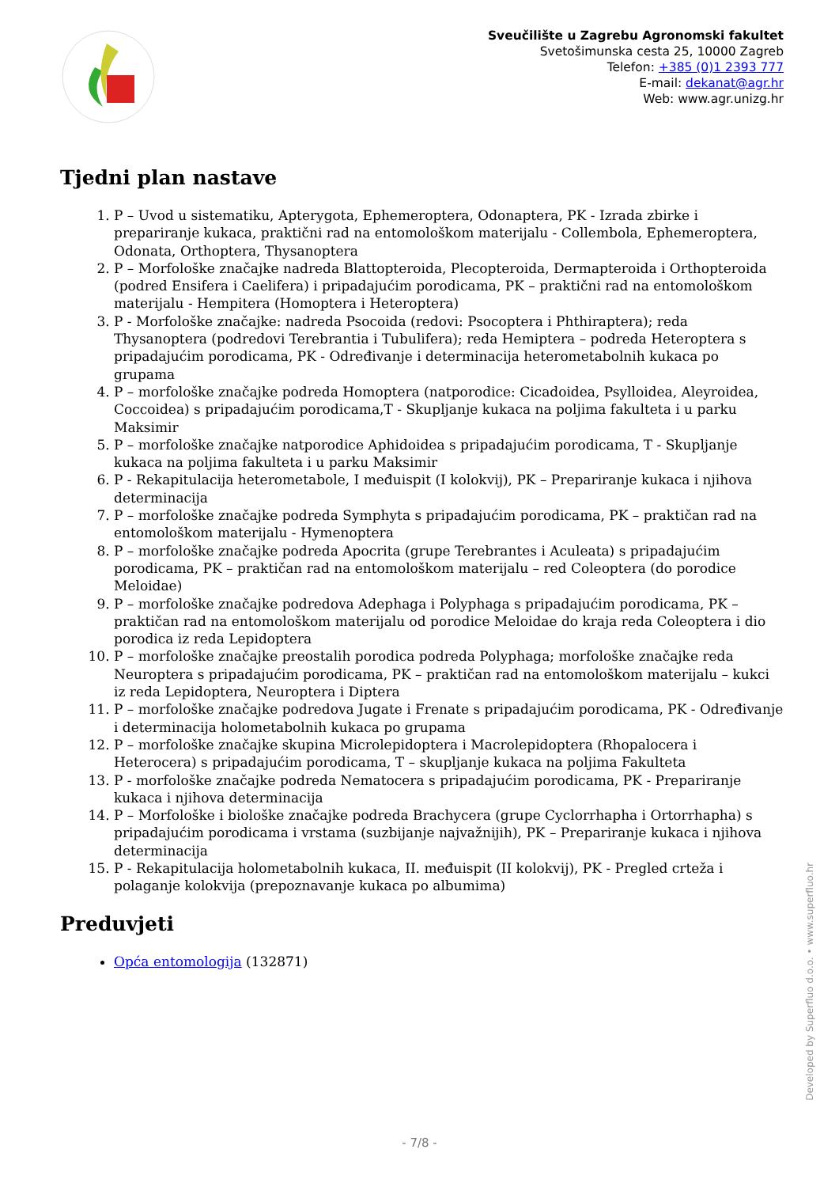Sveučilište u Zagrebu Agronomski fakultet
Svetošimunska cesta 25, 10000 Zagreb
Telefon: +385 (0)1 2393 777
E-mail: dekanat@agr.hr
Web: www.agr.unizg.hr
Tjedni plan nastave
1. P – Uvod u sistematiku, Apterygota, Ephemeroptera, Odonaptera, PK - Izrada zbirke i prepariranje kukaca, praktični rad na entomološkom materijalu - Collembola, Ephemeroptera, Odonata, Orthoptera, Thysanoptera
2. P – Morfološke značajke nadreda Blattopteroida, Plecopteroida, Dermapteroida i Orthopteroida (podred Ensifera i Caelifera) i pripadajućim porodicama, PK – praktični rad na entomološkom materijalu - Hempitera (Homoptera i Heteroptera)
3. P - Morfološke značajke: nadreda Psocoida (redovi: Psocoptera i Phthiraptera); reda Thysanoptera (podredovi Terebrantia i Tubulifera); reda Hemiptera – podreda Heteroptera s pripadajućim porodicama, PK - Određivanje i determinacija heterometabolnih kukaca po grupama
4. P – morfološke značajke podreda Homoptera (natporodice: Cicadoidea, Psylloidea, Aleyroidea, Coccoidea) s pripadajućim porodicama,T - Skupljanje kukaca na poljima fakulteta i u parku Maksimir
5. P – morfološke značajke natporodice Aphidoidea s pripadajućim porodicama, T - Skupljanje kukaca na poljima fakulteta i u parku Maksimir
6. P - Rekapitulacija heterometabole, I međuispit (I kolokvij), PK – Prepariranje kukaca i njihova determinacija
7. P – morfološke značajke podreda Symphyta s pripadajućim porodicama, PK – praktičan rad na entomološkom materijalu - Hymenoptera
8. P – morfološke značajke podreda Apocrita (grupe Terebrantes i Aculeata) s pripadajućim porodicama, PK – praktičan rad na entomološkom materijalu – red Coleoptera (do porodice Meloidae)
9. P – morfološke značajke podredova Adephaga i Polyphaga s pripadajućim porodicama, PK – praktičan rad na entomološkom materijalu od porodice Meloidae do kraja reda Coleoptera i dio porodica iz reda Lepidoptera
10. P – morfološke značajke preostalih porodica podreda Polyphaga; morfološke značajke reda Neuroptera s pripadajućim porodicama, PK – praktičan rad na entomološkom materijalu – kukci iz reda Lepidoptera, Neuroptera i Diptera
11. P – morfološke značajke podredova Jugate i Frenate s pripadajućim porodicama, PK - Određivanje i determinacija holometabolnih kukaca po grupama
12. P – morfološke značajke skupina Microlepidoptera i Macrolepidoptera (Rhopalocera i Heterocera) s pripadajućim porodicama, T – skupljanje kukaca na poljima Fakulteta
13. P - morfološke značajke podreda Nematocera s pripadajućim porodicama, PK - Prepariranje kukaca i njihova determinacija
14. P – Morfološke i biološke značajke podreda Brachycera (grupe Cyclorrhapha i Ortorrhapha) s pripadajućim porodicama i vrstama (suzbijanje najvažnijih), PK – Prepariranje kukaca i njihova determinacija
15. P - Rekapitulacija holometabolnih kukaca, II. međuispit (II kolokvij), PK - Pregled crteža i polaganje kolokvija (prepoznavanje kukaca po albumima)
Preduvjeti
Opća entomologija (132871)
Developed by Superfluo d.o.o. • www.superfluo.hr
- 7/8 -